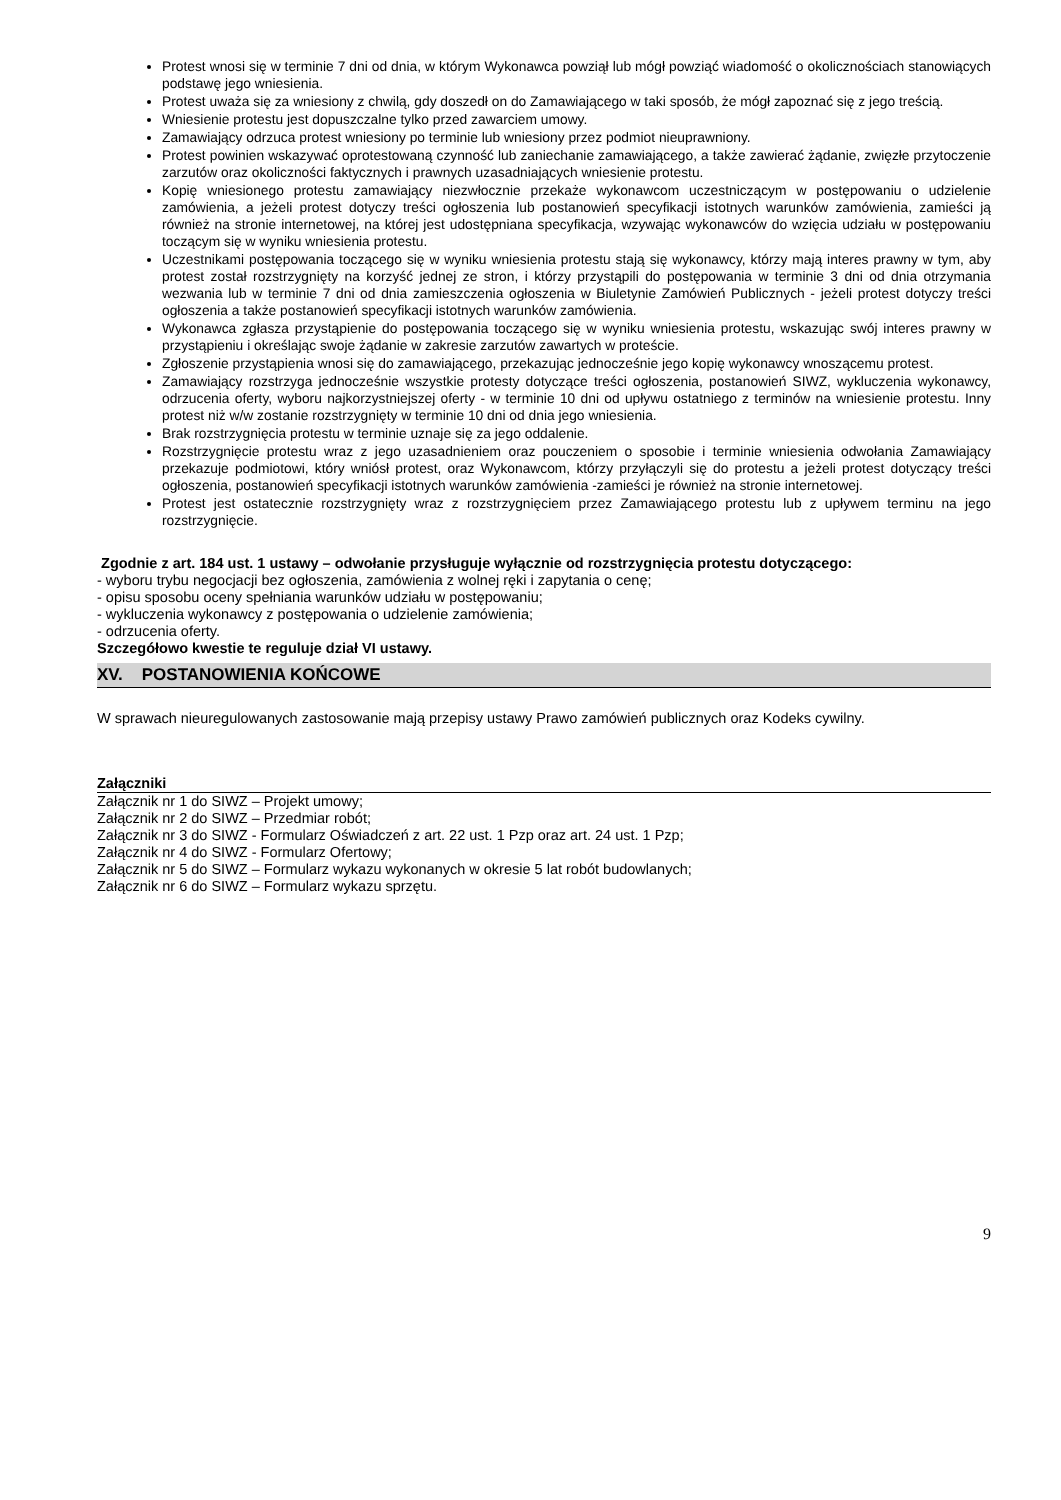Protest wnosi się w terminie 7 dni od dnia, w którym Wykonawca powziął lub mógł powziąć wiadomość o okoliczno­ściach stanowiących podstawę jego wniesienia.
Protest uważa się za wniesiony z chwilą, gdy doszedł on do Zamawiającego w taki sposób, że mógł zapoznać się z jego treścią.
Wniesienie protestu jest dopuszczalne tylko przed zawarciem umowy.
Zamawiający odrzuca protest wniesiony po terminie lub wniesiony przez podmiot nieuprawniony.
Protest powinien wskazywać oprotestowaną czynność lub zaniechanie zamawiającego, a także zawierać żądanie, zwięzłe przytoczenie zarzutów oraz okoliczności faktycznych i prawnych uzasadniających wniesienie protestu.
Kopię wniesionego protestu zamawiający niezwłocznie przekaże wykonawcom uczestniczącym w postępowaniu o udzielenie zamówienia, a jeżeli protest dotyczy treści ogłoszenia lub postanowień specyfikacji istotnych warunków zamówienia, zamieści ją również na stronie internetowej, na której jest udostępniana specyfikacja, wzywając wyko­nawców do wzięcia udziału w postępowaniu toczącym się w wyniku wniesienia protestu.
Uczestnikami postępowania toczącego się w wyniku wniesienia protestu stają się wykonawcy, którzy mają interes prawny w tym, aby protest został rozstrzygnięty na korzyść jednej ze stron, i którzy przystąpili do postępowania w terminie 3 dni od dnia otrzymania wezwania lub w terminie 7 dni od dnia zamieszczenia ogłoszenia w Biuletynie Zamówień Publicznych - jeżeli protest dotyczy treści ogłoszenia a także postanowień specyfikacji istotnych warun­ków zamówienia.
Wykonawca zgłasza przystąpienie do postępowania toczącego się w wyniku wniesienia protestu, wskazując swój interes prawny w przystąpieniu i określając swoje żądanie w zakresie zarzutów zawartych w proteście.
Zgłoszenie przystąpienia wnosi się do zamawiającego, przekazując jednocześnie jego kopię wykonawcy wnoszą­cemu protest.
Zamawiający rozstrzyga jednocześnie wszystkie protesty dotyczące treści ogłoszenia, postanowień SIWZ, wyklu­czenia wykonawcy, odrzucenia oferty, wyboru najkorzystniejszej oferty - w terminie 10 dni od upływu ostatniego z terminów na wniesienie protestu. Inny protest niż w/w zostanie rozstrzygnięty w terminie 10 dni od dnia jego wnie­sienia.
Brak rozstrzygnięcia protestu w terminie uznaje się za jego oddalenie.
Rozstrzygnięcie protestu wraz z jego uzasadnieniem oraz pouczeniem o sposobie i terminie wniesienia odwołania Zamawiający przekazuje podmiotowi, który wniósł protest, oraz Wykonawcom, którzy przyłączyli się do protestu a jeżeli protest dotyczący treści ogłoszenia, postanowień specyfikacji istotnych warunków zamówienia -zamieści je również na stronie internetowej.
Protest jest ostatecznie rozstrzygnięty wraz z rozstrzygnięciem przez Zamawiającego protestu lub z upływem termi­nu na jego rozstrzygnięcie.
Zgodnie z art. 184 ust. 1 ustawy – odwołanie przysługuje wyłącznie od rozstrzygnięcia protestu doty­czącego:
- wyboru trybu negocjacji bez ogłoszenia, zamówienia z wolnej ręki i zapytania o cenę;
- opisu sposobu oceny spełniania warunków udziału w postępowaniu;
- wykluczenia wykonawcy z postępowania o udzielenie zamówienia;
- odrzucenia oferty.
Szczegółowo kwestie te reguluje dział VI ustawy.
XV. POSTANOWIENIA KOŃCOWE
W sprawach nieuregulowanych zastosowanie mają przepisy ustawy Prawo zamówień publicznych oraz Kodeks cywilny.
Załączniki
Załącznik nr 1 do SIWZ – Projekt umowy;
Załącznik nr 2 do SIWZ – Przedmiar robót;
Załącznik nr 3 do SIWZ - Formularz Oświadczeń z art. 22 ust. 1 Pzp oraz art. 24 ust. 1 Pzp;
Załącznik nr 4 do SIWZ - Formularz Ofertowy;
Załącznik nr 5 do SIWZ – Formularz wykazu wykonanych w okresie 5 lat robót budowlanych;
Załącznik nr 6 do SIWZ – Formularz wykazu sprzętu.
9